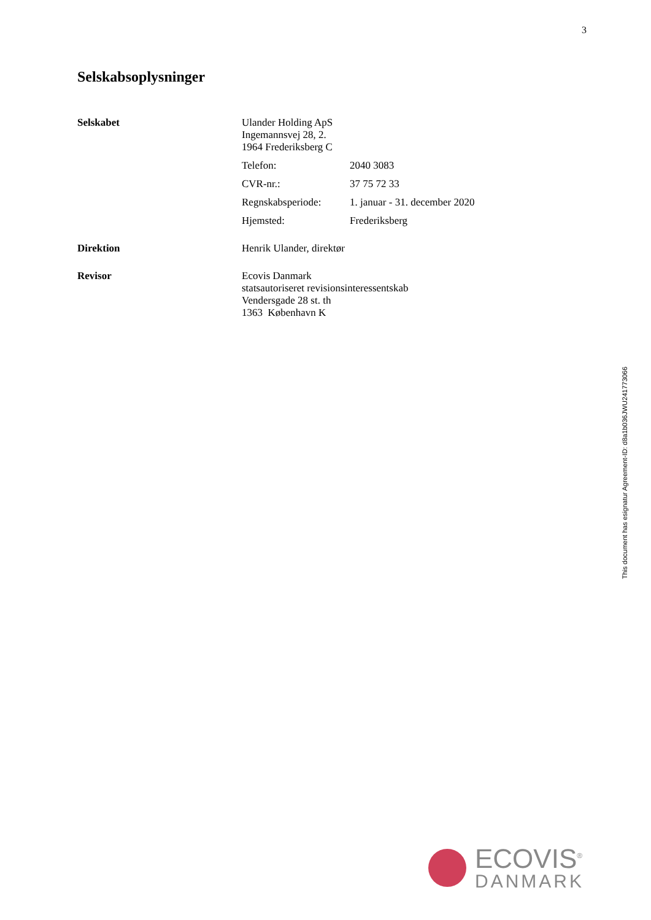3
Selskabsoplysninger
| Selskabet | Ulander Holding ApS Ingemannsvej 28, 2. 1964 Frederiksberg C | |
| | Telefon: | 2040 3083 |
| | CVR-nr.: | 37 75 72 33 |
| | Regnskabsperiode: | 1. januar - 31. december 2020 |
| | Hjemsted: | Frederiksberg |
| Direktion | Henrik Ulander, direktør | |
| Revisor | Ecovis Danmark statsautoriseret revisionsinteressentskab Vendersgade 28 st. th 1363 København K | |
This document has esignatur Agreement-ID: d8a1b036JWU241773066
ECOVIS<sup>®</sup>
DANMARK